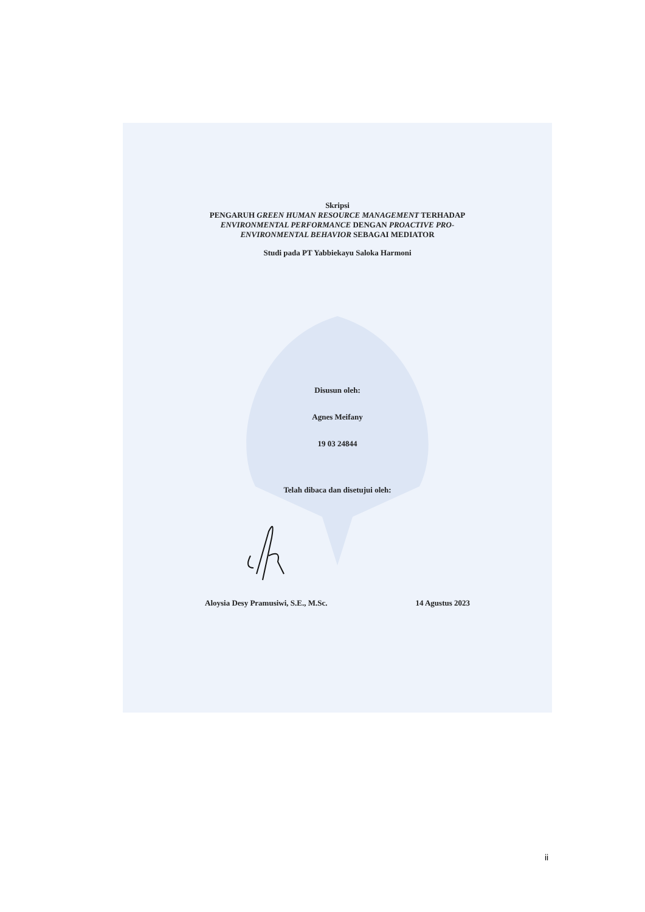Skripsi
PENGARUH GREEN HUMAN RESOURCE MANAGEMENT TERHADAP
ENVIRONMENTAL PERFORMANCE DENGAN PROACTIVE PRO-
ENVIRONMENTAL BEHAVIOR SEBAGAI MEDIATOR
Studi pada PT Yabbiekayu Saloka Harmoni
Disusun oleh:
Agnes Meifany
19 03 24844
Telah dibaca dan disetujui oleh:
Aloysia Desy Pramusiwi, S.E., M.Sc. 14 Agustus 2023
ii